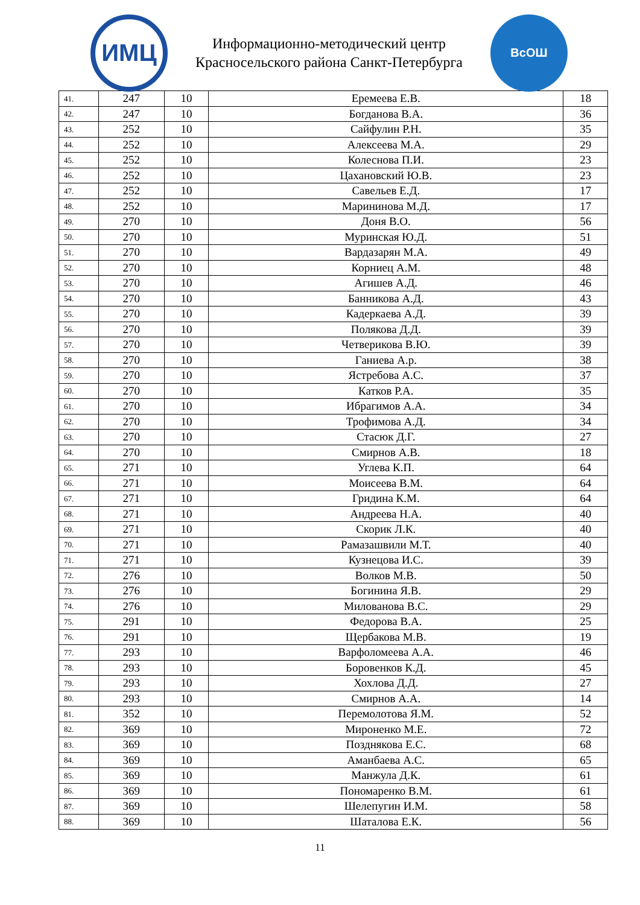ИМЦ
Информационно-методический центр
Красносельского района Санкт-Петербурга
ВсОШ
| 41. | 247 | 10 | Еремеева Е.В. | 18 |
| 42. | 247 | 10 | Богданова В.А. | 36 |
| 43. | 252 | 10 | Сайфулин Р.Н. | 35 |
| 44. | 252 | 10 | Алексеева М.А. | 29 |
| 45. | 252 | 10 | Колеснова П.И. | 23 |
| 46. | 252 | 10 | Цахановский Ю.В. | 23 |
| 47. | 252 | 10 | Савельев Е.Д. | 17 |
| 48. | 252 | 10 | Марининова М.Д. | 17 |
| 49. | 270 | 10 | Доня В.О. | 56 |
| 50. | 270 | 10 | Муринская Ю.Д. | 51 |
| 51. | 270 | 10 | Вардазарян М.А. | 49 |
| 52. | 270 | 10 | Корниец А.М. | 48 |
| 53. | 270 | 10 | Агишев А.Д. | 46 |
| 54. | 270 | 10 | Банникова А.Д. | 43 |
| 55. | 270 | 10 | Кадеркаева А.Д. | 39 |
| 56. | 270 | 10 | Полякова Д.Д. | 39 |
| 57. | 270 | 10 | Четверикова В.Ю. | 39 |
| 58. | 270 | 10 | Ганиева А.р. | 38 |
| 59. | 270 | 10 | Ястребова А.С. | 37 |
| 60. | 270 | 10 | Катков Р.А. | 35 |
| 61. | 270 | 10 | Ибрагимов А.А. | 34 |
| 62. | 270 | 10 | Трофимова А.Д. | 34 |
| 63. | 270 | 10 | Стасюк Д.Г. | 27 |
| 64. | 270 | 10 | Смирнов А.В. | 18 |
| 65. | 271 | 10 | Углева К.П. | 64 |
| 66. | 271 | 10 | Моисеева В.М. | 64 |
| 67. | 271 | 10 | Гридина К.М. | 64 |
| 68. | 271 | 10 | Андреева Н.А. | 40 |
| 69. | 271 | 10 | Скорик Л.К. | 40 |
| 70. | 271 | 10 | Рамазашвили М.Т. | 40 |
| 71. | 271 | 10 | Кузнецова И.С. | 39 |
| 72. | 276 | 10 | Волков М.В. | 50 |
| 73. | 276 | 10 | Богинина Я.В. | 29 |
| 74. | 276 | 10 | Милованова В.С. | 29 |
| 75. | 291 | 10 | Федорова В.А. | 25 |
| 76. | 291 | 10 | Щербакова М.В. | 19 |
| 77. | 293 | 10 | Варфоломеева А.А. | 46 |
| 78. | 293 | 10 | Боровенков К.Д. | 45 |
| 79. | 293 | 10 | Хохлова Д.Д. | 27 |
| 80. | 293 | 10 | Смирнов А.А. | 14 |
| 81. | 352 | 10 | Перемолотова Я.М. | 52 |
| 82. | 369 | 10 | Мироненко М.Е. | 72 |
| 83. | 369 | 10 | Позднякова Е.С. | 68 |
| 84. | 369 | 10 | Аманбаева А.С. | 65 |
| 85. | 369 | 10 | Манжула Д.К. | 61 |
| 86. | 369 | 10 | Пономаренко В.М. | 61 |
| 87. | 369 | 10 | Шелепугин И.М. | 58 |
| 88. | 369 | 10 | Шаталова Е.К. | 56 |
11